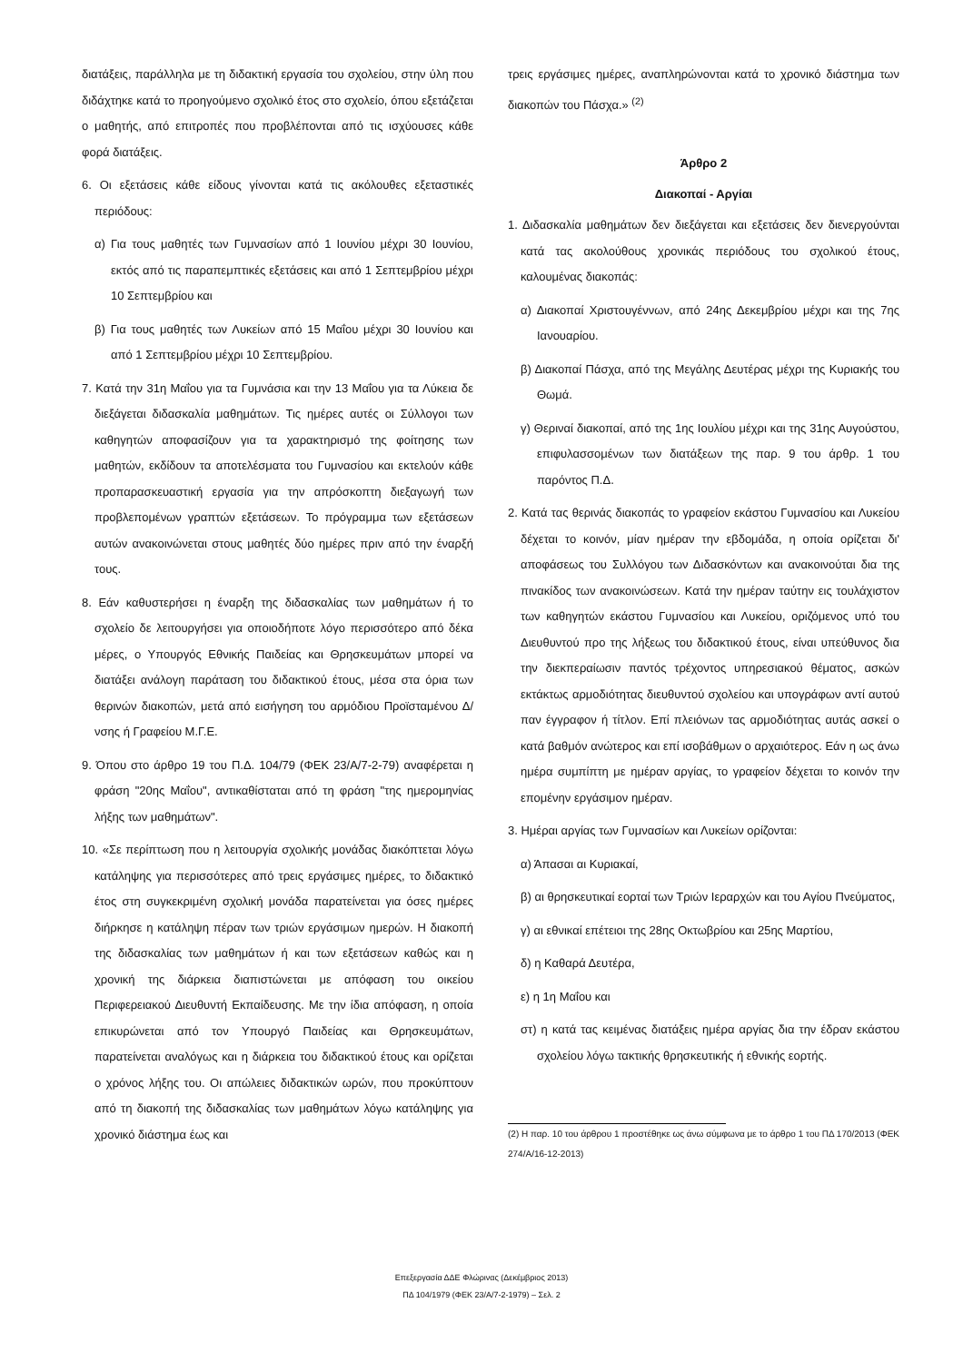διατάξεις, παράλληλα με τη διδακτική εργασία του σχολείου, στην ύλη που διδάχτηκε κατά το προηγούμενο σχολικό έτος στο σχολείο, όπου εξετάζεται ο μαθητής, από επιτροπές που προβλέπονται από τις ισχύουσες κάθε φορά διατάξεις.
6. Οι εξετάσεις κάθε είδους γίνονται κατά τις ακόλουθες εξεταστικές περιόδους:
α) Για τους μαθητές των Γυμνασίων από 1 Ιουνίου μέχρι 30 Ιουνίου, εκτός από τις παραπεμπτικές εξετάσεις και από 1 Σεπτεμβρίου μέχρι 10 Σεπτεμβρίου και
β) Για τους μαθητές των Λυκείων από 15 Μαΐου μέχρι 30 Ιουνίου και από 1 Σεπτεμβρίου μέχρι 10 Σεπτεμβρίου.
7. Κατά την 31η Μαΐου για τα Γυμνάσια και την 13 Μαΐου για τα Λύκεια δε διεξάγεται διδασκαλία μαθημάτων. Τις ημέρες αυτές οι Σύλλογοι των καθηγητών αποφασίζουν για τα χαρακτηρισμό της φοίτησης των μαθητών, εκδίδουν τα αποτελέσματα του Γυμνασίου και εκτελούν κάθε προπαρασκευαστική εργασία για την απρόσκοπτη διεξαγωγή των προβλεπομένων γραπτών εξετάσεων. Το πρόγραμμα των εξετάσεων αυτών ανακοινώνεται στους μαθητές δύο ημέρες πριν από την έναρξή τους.
8. Εάν καθυστερήσει η έναρξη της διδασκαλίας των μαθημάτων ή το σχολείο δε λειτουργήσει για οποιοδήποτε λόγο περισσότερο από δέκα μέρες, ο Υπουργός Εθνικής Παιδείας και Θρησκευμάτων μπορεί να διατάξει ανάλογη παράταση του διδακτικού έτους, μέσα στα όρια των θερινών διακοπών, μετά από εισήγηση του αρμόδιου Προϊσταμένου Δ/νσης ή Γραφείου Μ.Γ.Ε.
9. Όπου στο άρθρο 19 του Π.Δ. 104/79 (ΦΕΚ 23/Α/7-2-79) αναφέρεται η φράση "20ης Μαΐου", αντικαθίσταται από τη φράση "της ημερομηνίας λήξης των μαθημάτων".
10. «Σε περίπτωση που η λειτουργία σχολικής μονάδας διακόπτεται λόγω κατάληψης για περισσότερες από τρεις εργάσιμες ημέρες, το διδακτικό έτος στη συγκεκριμένη σχολική μονάδα παρατείνεται για όσες ημέρες διήρκησε η κατάληψη πέραν των τριών εργάσιμων ημερών. Η διακοπή της διδασκαλίας των μαθημάτων ή και των εξετάσεων καθώς και η χρονική της διάρκεια διαπιστώνεται με απόφαση του οικείου Περιφερειακού Διευθυντή Εκπαίδευσης. Με την ίδια απόφαση, η οποία επικυρώνεται από τον Υπουργό Παιδείας και Θρησκευμάτων, παρατείνεται αναλόγως και η διάρκεια του διδακτικού έτους και ορίζεται ο χρόνος λήξης του. Οι απώλειες διδακτικών ωρών, που προκύπτουν από τη διακοπή της διδασκαλίας των μαθημάτων λόγω κατάληψης για χρονικό διάστημα έως και
τρεις εργάσιμες ημέρες, αναπληρώνονται κατά το χρονικό διάστημα των διακοπών του Πάσχα.» <sup>(2)</sup>
Άρθρο 2
Διακοπαί - Αργίαι
1. Διδασκαλία μαθημάτων δεν διεξάγεται και εξετάσεις δεν διενεργούνται κατά τας ακολούθους χρονικάς περιόδους του σχολικού έτους, καλουμένας διακοπάς:
α) Διακοπαί Χριστουγέννων, από 24ης Δεκεμβρίου μέχρι και της 7ης Ιανουαρίου.
β) Διακοπαί Πάσχα, από της Μεγάλης Δευτέρας μέχρι της Κυριακής του Θωμά.
γ) Θεριναί διακοπαί, από της 1ης Ιουλίου μέχρι και της 31ης Αυγούστου, επιφυλασσομένων των διατάξεων της παρ. 9 του άρθρ. 1 του παρόντος Π.Δ.
2. Κατά τας θερινάς διακοπάς το γραφείον εκάστου Γυμνασίου και Λυκείου δέχεται το κοινόν, μίαν ημέραν την εβδομάδα, η οποία ορίζεται δι' αποφάσεως του Συλλόγου των Διδασκόντων και ανακοινούται δια της πινακίδος των ανακοινώσεων. Κατά την ημέραν ταύτην εις τουλάχιστον των καθηγητών εκάστου Γυμνασίου και Λυκείου, οριζόμενος υπό του Διευθυντού προ της λήξεως του διδακτικού έτους, είναι υπεύθυνος δια την διεκπεραίωσιν παντός τρέχοντος υπηρεσιακού θέματος, ασκών εκτάκτως αρμοδιότητας διευθυντού σχολείου και υπογράφων αντί αυτού παν έγγραφον ή τίτλον. Επί πλειόνων τας αρμοδιότητας αυτάς ασκεί ο κατά βαθμόν ανώτερος και επί ισοβάθμων ο αρχαιότερος. Εάν η ως άνω ημέρα συμπίπτη με ημέραν αργίας, το γραφείον δέχεται το κοινόν την επομένην εργάσιμον ημέραν.
3. Ημέραι αργίας των Γυμνασίων και Λυκείων ορίζονται:
α) Άπασαι αι Κυριακαί,
β) αι θρησκευτικαί εορταί των Τριών Ιεραρχών και του Αγίου Πνεύματος,
γ) αι εθνικαί επέτειοι της 28ης Οκτωβρίου και 25ης Μαρτίου,
δ) η Καθαρά Δευτέρα,
ε) η 1η Μαΐου και
στ) η κατά τας κειμένας διατάξεις ημέρα αργίας δια την έδραν εκάστου σχολείου λόγω τακτικής θρησκευτικής ή εθνικής εορτής.
(2) Η παρ. 10 του άρθρου 1 προστέθηκε ως άνω σύμφωνα με το άρθρο 1 του ΠΔ 170/2013 (ΦΕΚ 274/Α/16-12-2013)
Επεξεργασία ΔΔΕ Φλώρινας (Δεκέμβριος 2013)
ΠΔ 104/1979 (ΦΕΚ 23/Α/7-2-1979) – Σελ. 2